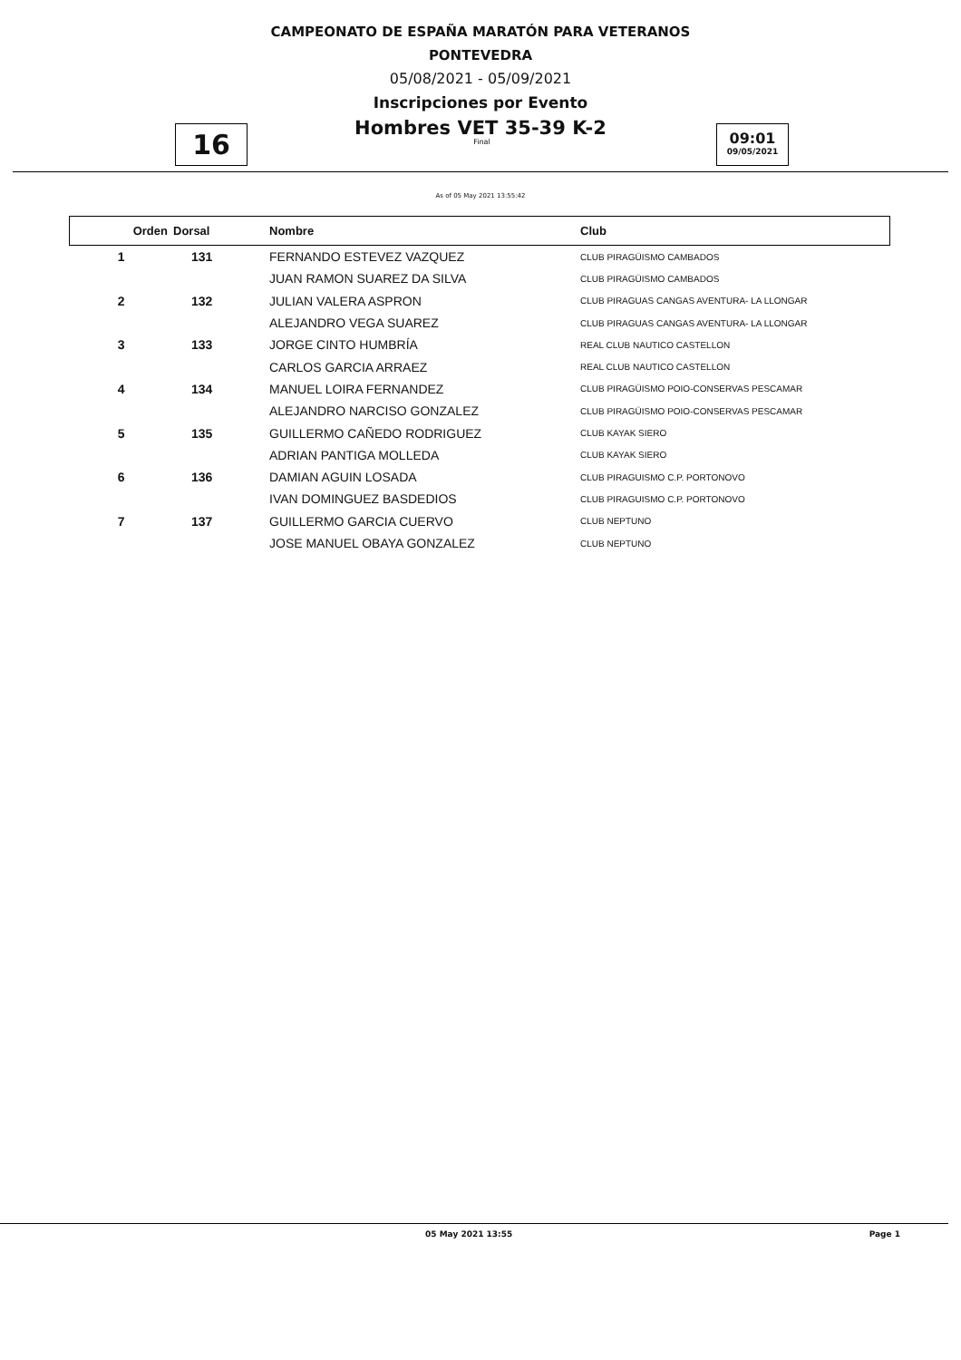CAMPEONATO DE ESPAÑA MARATÓN PARA VETERANOS
PONTEVEDRA
05/08/2021 - 05/09/2021
Inscripciones por Evento
Hombres VET 35-39 K-2
16
Final
09:01
09/05/2021
As of 05 May 2021 13:55:42
| Orden | Dorsal | Nombre | Club |
| --- | --- | --- | --- |
| 1 | 131 | FERNANDO ESTEVEZ VAZQUEZ | CLUB PIRAGÜISMO CAMBADOS |
| | | JUAN RAMON SUAREZ DA SILVA | CLUB PIRAGÜISMO CAMBADOS |
| 2 | 132 | JULIAN VALERA ASPRON | CLUB PIRAGUAS CANGAS AVENTURA- LA LLONGAR |
| | | ALEJANDRO VEGA SUAREZ | CLUB PIRAGUAS CANGAS AVENTURA- LA LLONGAR |
| 3 | 133 | JORGE CINTO HUMBRÍA | REAL CLUB NAUTICO CASTELLON |
| | | CARLOS GARCIA ARRAEZ | REAL CLUB NAUTICO CASTELLON |
| 4 | 134 | MANUEL LOIRA FERNANDEZ | CLUB PIRAGÜISMO POIO-CONSERVAS PESCAMAR |
| | | ALEJANDRO NARCISO GONZALEZ | CLUB PIRAGÜISMO POIO-CONSERVAS PESCAMAR |
| 5 | 135 | GUILLERMO CAÑEDO RODRIGUEZ | CLUB KAYAK SIERO |
| | | ADRIAN PANTIGA MOLLEDA | CLUB KAYAK SIERO |
| 6 | 136 | DAMIAN AGUIN LOSADA | CLUB PIRAGUISMO C.P. PORTONOVO |
| | | IVAN DOMINGUEZ BASDEDIOS | CLUB PIRAGUISMO C.P. PORTONOVO |
| 7 | 137 | GUILLERMO GARCIA CUERVO | CLUB NEPTUNO |
| | | JOSE MANUEL OBAYA GONZALEZ | CLUB NEPTUNO |
05 May 2021 13:55 Page 1